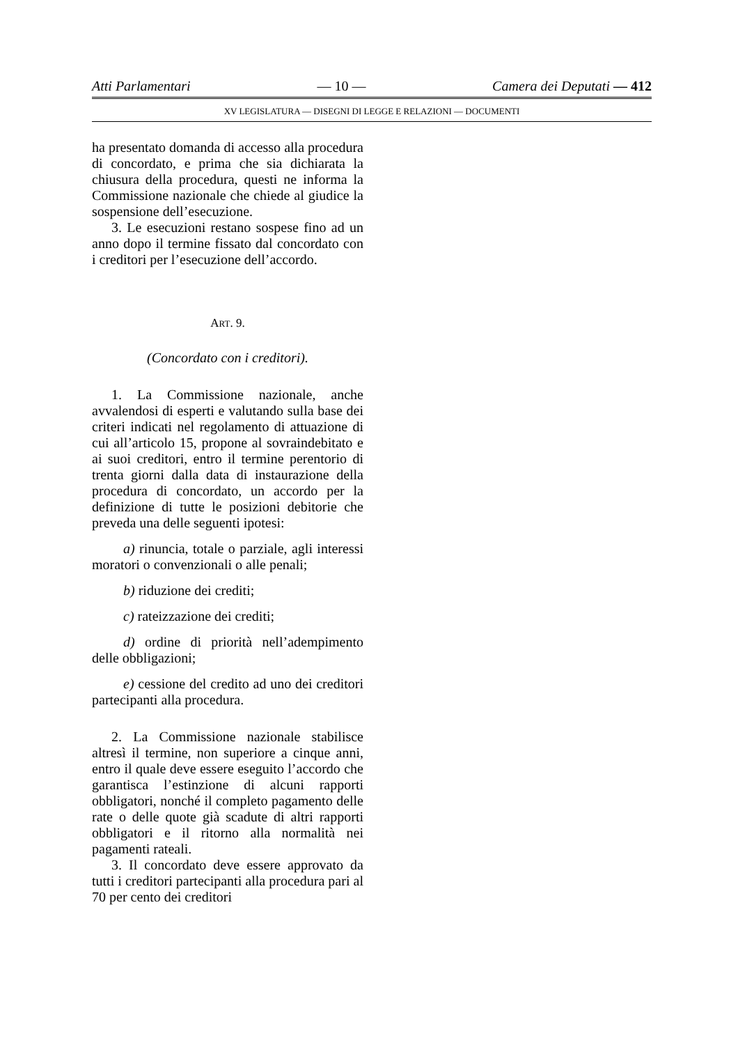Atti Parlamentari — 10 — Camera dei Deputati — 412
XV LEGISLATURA — DISEGNI DI LEGGE E RELAZIONI — DOCUMENTI
ha presentato domanda di accesso alla procedura di concordato, e prima che sia dichiarata la chiusura della procedura, questi ne informa la Commissione nazionale che chiede al giudice la sospensione dell’esecuzione.
3. Le esecuzioni restano sospese fino ad un anno dopo il termine fissato dal concordato con i creditori per l’esecuzione dell’accordo.
ART. 9.
(Concordato con i creditori).
1. La Commissione nazionale, anche avvalendosi di esperti e valutando sulla base dei criteri indicati nel regolamento di attuazione di cui all’articolo 15, propone al sovraindebitato e ai suoi creditori, entro il termine perentorio di trenta giorni dalla data di instaurazione della procedura di concordato, un accordo per la definizione di tutte le posizioni debitorie che preveda una delle seguenti ipotesi:
a) rinuncia, totale o parziale, agli interessi moratori o convenzionali o alle penali;
b) riduzione dei crediti;
c) rateizzazione dei crediti;
d) ordine di priorità nell’adempimento delle obbligazioni;
e) cessione del credito ad uno dei creditori partecipanti alla procedura.
2. La Commissione nazionale stabilisce altresì il termine, non superiore a cinque anni, entro il quale deve essere eseguito l’accordo che garantisca l’estinzione di alcuni rapporti obbligatori, nonché il completo pagamento delle rate o delle quote già scadute di altri rapporti obbligatori e il ritorno alla normalità nei pagamenti rateali.
3. Il concordato deve essere approvato da tutti i creditori partecipanti alla procedura pari al 70 per cento dei creditori